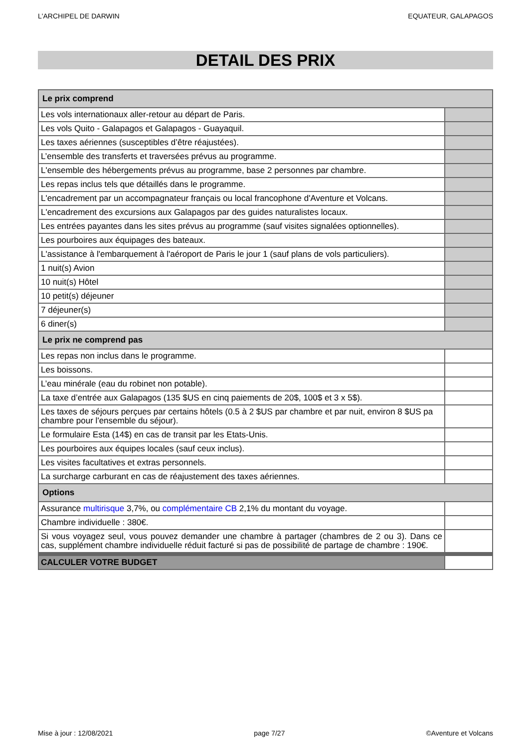L'ARCHIPEL DE DARWIN EQUATEUR, GALAPAGOS
DETAIL DES PRIX
| Le prix comprend | |
| Les vols internationaux aller-retour au départ de Paris. | |
| Les vols Quito - Galapagos et Galapagos - Guayaquil. | |
| Les taxes aériennes (susceptibles d’être réajustées). | |
| L’ensemble des transferts et traversées prévus au programme. | |
| L'ensemble des hébergements prévus au programme, base 2 personnes par chambre. | |
| Les repas inclus tels que détaillés dans le programme. | |
| L'encadrement par un accompagnateur français ou local francophone d'Aventure et Volcans. | |
| L'encadrement des excursions aux Galapagos par des guides naturalistes locaux. | |
| Les entrées payantes dans les sites prévus au programme (sauf visites signalées optionnelles). | |
| Les pourboires aux équipages des bateaux. | |
| L'assistance à l'embarquement à l'aéroport de Paris le jour 1 (sauf plans de vols particuliers). | |
| 1 nuit(s) Avion | |
| 10 nuit(s) Hôtel | |
| 10 petit(s) déjeuner | |
| 7 déjeuner(s) | |
| 6 diner(s) | |
| Le prix ne comprend pas | |
| Les repas non inclus dans le programme. | |
| Les boissons. | |
| L’eau minérale (eau du robinet non potable). | |
| La taxe d’entrée aux Galapagos (135 $US en cinq paiements de 20$, 100$ et 3 x 5$). | |
| Les taxes de séjours perçues par certains hôtels (0.5 à 2 $US par chambre et par nuit, environ 8 $US pa chambre pour l'ensemble du séjour). | |
| Le formulaire Esta (14$) en cas de transit par les Etats-Unis. | |
| Les pourboires aux équipes locales (sauf ceux inclus). | |
| Les visites facultatives et extras personnels. | |
| La surcharge carburant en cas de réajustement des taxes aériennes. | |
| Options | |
| Assurance multirisque 3,7%, ou complémentaire CB 2,1% du montant du voyage. | |
| Chambre individuelle : 380€. | |
| Si vous voyagez seul, vous pouvez demander une chambre à partager (chambres de 2 ou 3). Dans ce cas, supplément chambre individuelle réduit facturé si pas de possibilité de partage de chambre : 190€. | |
| CALCULER VOTRE BUDGET | |
Mise à jour : 12/08/2021 page 7/27 ©Aventure et Volcans